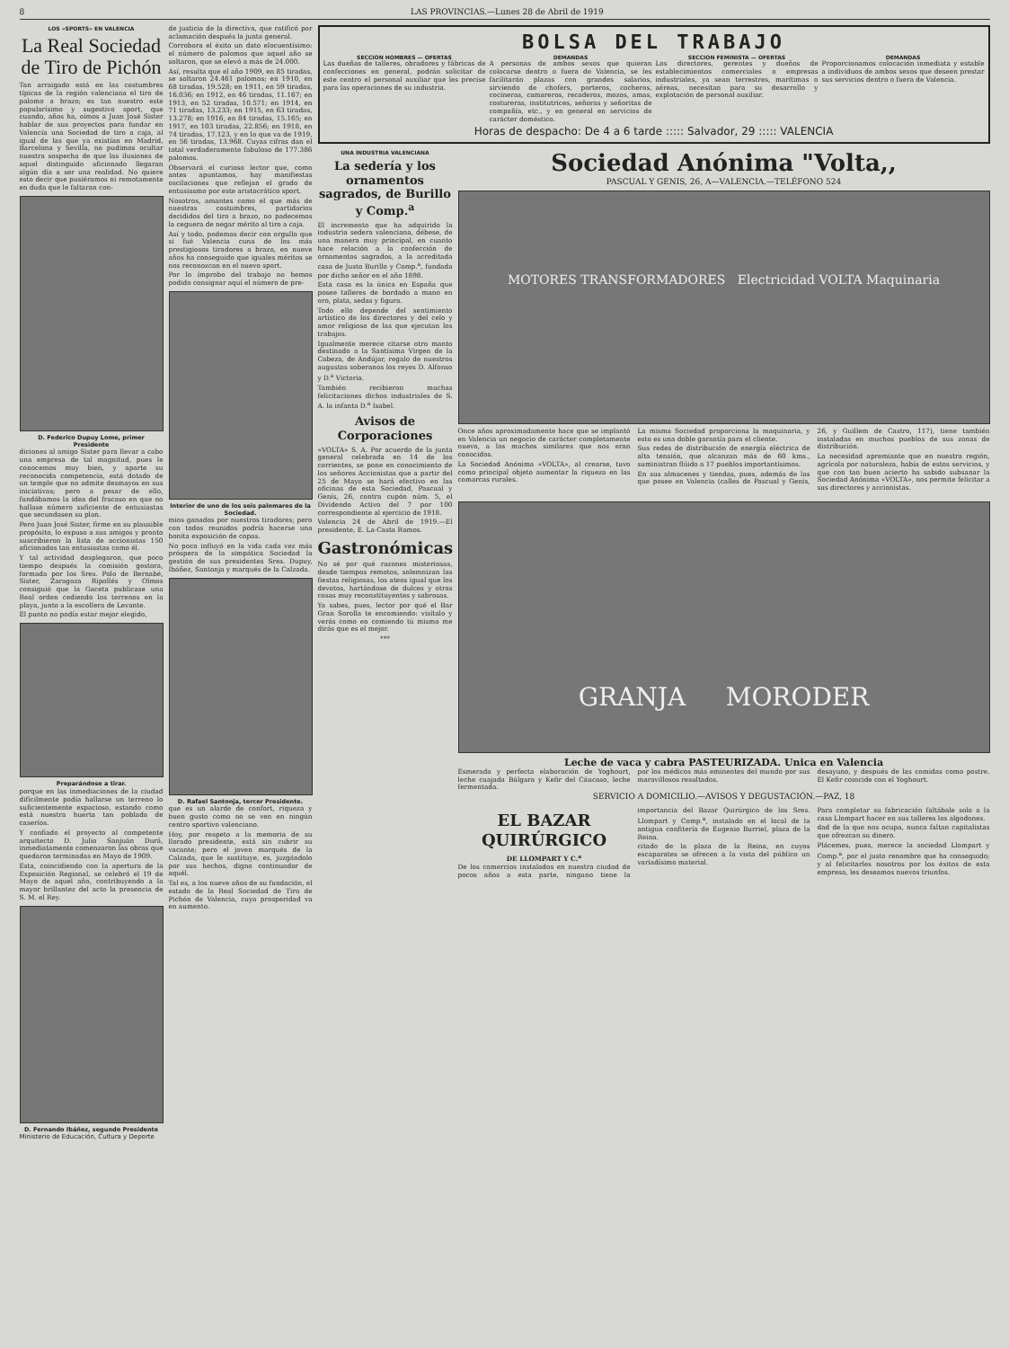8 LAS PROVINCIAS.—Lunes 28 de Abril de 1919
LOS «SPORTS» EN VALENCIA
La Real Sociedad de Tiro de Pichón
Tan arraigado está en las costumbres típicas de la región valenciana el tiro de palomo a brazo; es tan nuestro este popularísimo y sugestivo sport, que cuando, años ha, oímos a Juan José Sister hablar de sus proyectos para fundar en Valencia una Sociedad de tiro a caja, al igual de las que ya existían en Madrid, Barcelona y Sevilla, no pudimos ocultar nuestra sospecha de que las ilusiones de aquel distinguido aficionado llegaran algún día a ser una realidad. No quiere esto decir que pusiéramos ni remotamente en duda que le faltaran con-
D. Federico Dupuy Lome, primer Presidente
diciones al amigo Sister para llevar a cabo una empresa de tal magnitud, pues le conocemos muy bien, y aparte su reconocida competencia, está dotado de un temple que no admite desmayos en sus iniciativas; pero a pesar de ello, fundábamos la idea del fracaso en que no hallase número suficiente de entusiastas que secundasen su plan.
Pero Juan José Sister, firme en su plausible propósito, lo expuso a sus amigos y pronto suscribieron la lista de accionistas 150 aficionados tan entusiastas como él.
Y tal actividad desplegaron, que poco tiempo después la comisión gestora, formada por los Sres. Polo de Bernabé, Sister, Zaragoza Ripollés y Olmos consiguió que la Gaceta publicase una Real orden cediendo los terrenos en la playa, junto a la escollera de Levante.
El punto no podía estar mejor elegido,
Preparándose a tirar.
porque en las inmediaciones de la ciudad difícilmente podía hallarse un terreno lo suficientemente espacioso, estando como está nuestra huerta tan poblada de caseríos.
Y confiado el proyecto al competente arquitecto D. Julio Sanjuán Durá, inmediatamente comenzaron las obras que quedaron terminadas en Mayo de 1909.
Esta, coincidiendo con la apertura de la Exposición Regional, se celebró el 19 de Mayo de aquel año, contribuyendo a la mayor brillantez del acto la presencia de S. M. el Rey.
D. Fernando Ibáñez, segundo Presidente
de justicia de la directiva, que ratificó por aclamación después la junta general.
Corrobora el éxito un dato elocuentísimo: el número de palomos que aquel año se soltaron, que se elevó a más de 24.000.
Así, resulta que el año 1909, en 85 tiradas, se soltaron 24.461 palomos; en 1910, en 68 tiradas, 19.528; en 1911, en 59 tiradas, 16.036; en 1912, en 46 tiradas, 11.167; en 1913, en 52 tiradas, 10.571; en 1914, en 71 tiradas, 13.233; en 1915, en 63 tiradas, 13.278; en 1916, en 84 tiradas, 15.165; en 1917, en 103 tiradas, 22.856; en 1918, en 74 tiradas, 17.123, y en lo que va de 1919, en 56 tiradas, 13.968. Cuyas cifras dan el total verdaderamente fabuloso de 177.386 palomos.
Observará el curioso lector que, como antes apuntamos, hay manifiestas oscilaciones que reflejan el grado de entusiasmo por este aristocrático sport.
Nosotros, amantes como el que más de nuestras costumbres, partidarios decididos del tiro a brazo, no padecemos la ceguera de negar mérito al tiro a caja.
Así y todo, podemos decir con orgullo que si fué Valencia cuna de los más prestigiosos tiradores a brazo, en nueve años ha conseguido que iguales méritos se nos reconozcan en el nuevo sport.
Por lo ímprobo del trabajo no hemos podido consignar aquí el número de pre-
Interior de uno de los seis palomares de la Sociedad.
mios ganados por nuestros tiradores; pero con todos reunidos podría hacerse una bonita exposición de copas.
No poco influyó en la vida cada vez más próspera de la simpática Sociedad la gestión de sus presidentes Sres. Dupuy, Ibáñez, Santonja y marqués de la Calzada.
D. Rafael Santonja, tercer Presidente.
que es un alarde de confort, riqueza y buen gusto como no se ven en ningún centro sportivo valenciano.
Hoy, por respeto a la memoria de su llorado presidente, está sin cubrir su vacante; pero el joven marqués de la Calzada, que le sustituye, es, juzgándolo por sus hechos, digno continuador de aquél.
Tal es, a los nueve años de su fundación, el estado de la Real Sociedad de Tiro de Pichón de Valencia, cuya prosperidad va en aumento.
BOLSA DEL TRABAJO
SECCION HOMBRES — OFERTAS
Las dueñas de talleres, obradores y fábricas de confecciones en general, podrán solicitar de este centro el personal auxiliar que les precise para las operaciones de su industria.
DEMANDAS
A personas de ambos sexos que quieran colocarse dentro o fuera de Valencia, se les facilitarán plazas con grandes salarios, sirviendo de chofers, porteros, cocheros, cocineras, camareros, recaderos, mozos, amas, costureras, institutrices, señoras y señoritas de compañía, etc., y en general en servicios de carácter doméstico.
SECCION FEMINISTA — OFERTAS
Los directores, gerentes y dueños de establecimientos comerciales o empresas industriales, ya sean terrestres, marítimas o aéreas, necesitan para su desarrollo y explotación de personal auxiliar.
DEMANDAS
Proporcionamos colocación inmediata y estable a individuos de ambos sexos que deseen prestar sus servicios dentro o fuera de Valencia.
Horas de despacho: De 4 a 6 tarde ::::: Salvador, 29 ::::: VALENCIA
UNA INDUSTRIA VALENCIANA
La sedería y los ornamentos sagrados, de Burillo y Comp.<sup>a</sup>
El incremento que ha adquirido la industria sedera valenciana, débese, de una manera muy principal, en cuanto hace relación a la confección de ornamentos sagrados, a la acreditada casa de Justo Burillo y Comp.<sup>a</sup>, fundada por dicho señor en el año 1898.
Esta casa es la única en España que posee talleres de bordado a mano en oro, plata, sedas y figura.
Todo ello depende del sentimiento artístico de los directores y del celo y amor religioso de las que ejecutan los trabajos.
Igualmente merece citarse otro manto destinado a la Santísima Virgen de la Cabeza, de Andújar, regalo de nuestros augustos soberanos los reyes D. Alfonso y D.<sup>a</sup> Victoria.
También recibieron muchas felicitaciones dichos industriales de S. A. la infanta D.<sup>a</sup> Isabel.
Avisos de Corporaciones
«VOLTA» S. A. Por acuerdo de la junta general celebrada en 14 de los corrientes, se pone en conocimiento de los señores Accionistas que a partir del 25 de Mayo se hará efectivo en las oficinas de esta Sociedad, Pascual y Genís, 26, contra cupón núm. 5, el Dividendo Activo del 7 por 100 correspondiente al ejercicio de 1918.
Valencia 24 de Abril de 1919.—El presidente, E. La-Casta Ramos.
Gastronómicas
No sé por qué razones misteriosas, desde tiempos remotos, solemnizan las fiestas religiosas, los ateos igual que los devotos, hartándose de dulces y otras cosas muy reconstituyentes y sabrosas.
Ya sabes, pues, lector por qué el Bar Gran Sorolla te encomiendo: visítalo y verás como en comiendo tú mismo me dirás que es el mejor.
***
Sociedad Anónima "Volta,,
PASCUAL Y GENIS, 26, A—VALENCIA.—TELÉFONO 524
MOTORES TRANSFORMADORES Electricidad VOLTA Maquinaria
Once años aproximadamente hace que se implantó en Valencia un negocio de carácter completamente nuevo, a los muchos similares que nos eran conocidos.
La Sociedad Anónima «VOLTA», al crearse, tuvo como principal objeto aumentar la riqueza en las comarcas rurales.
La misma Sociedad proporciona la maquinaria, y esto es una doble garantía para el cliente.
Sus redes de distribución de energía eléctrica de alta tensión, que alcanzan más de 60 kms., suministran flúido a 17 pueblos importantísimos.
En sus almacenes y tiendas, pues, además de las que posee en Valencia (calles de Pascual y Genís, 26, y Guillem de Castro, 117), tiene también instaladas en muchos pueblos de sus zonas de distribución.
La necesidad apremiante que en nuestra región, agrícola por naturaleza, había de estos servicios, y que con tan buen acierto ha sabido subsanar la Sociedad Anónima «VOLTA», nos permite felicitar a sus directores y accionistas.
GRANJA MORODER
Leche de vaca y cabra PASTEURIZADA. Unica en Valencia
Esmerada y perfecta elaboración de Yoghourt, leche cuajada Búlgara y Kefir del Cáucaso, leche fermentada.
por los médicos más eminentes del mundo por sus maravillosos resultados.
desayuno, y después de las comidas como postre. El Kefir coincide con el Yoghourt.
SERVICIO A DOMICILIO.—AVISOS Y DEGUSTACIÓN.—PAZ, 18
EL BAZAR QUIRÚRGICO
DE LLOMPART Y C.<sup>a</sup>
De los comercios instalados en nuestra ciudad de pocos años a esta parte, ninguno tiene la importancia del Bazar Quirúrgico de los Sres. Llompart y Comp.<sup>a</sup>, instalado en el local de la antigua confitería de Eugenio Burriel, plaza de la Reina.
citado de la plaza de la Reina, en cuyos escaparates se ofrecen a la vista del público un variadísimo material.
Para completar su fabricación faltábale solo a la casa Llompart hacer en sus talleres los algodones.
dad de la que nos ocupa, nunca faltan capitalistas que ofrezcan su dinero.
Plácemes, pues, merece la sociedad Llompart y Comp.<sup>a</sup>, por el justo renombre que ha conseguido; y al felicitarles nosotros por los éxitos de esta empresa, les deseamos nuevos triunfos.
Ministerio de Educación, Cultura y Deporte